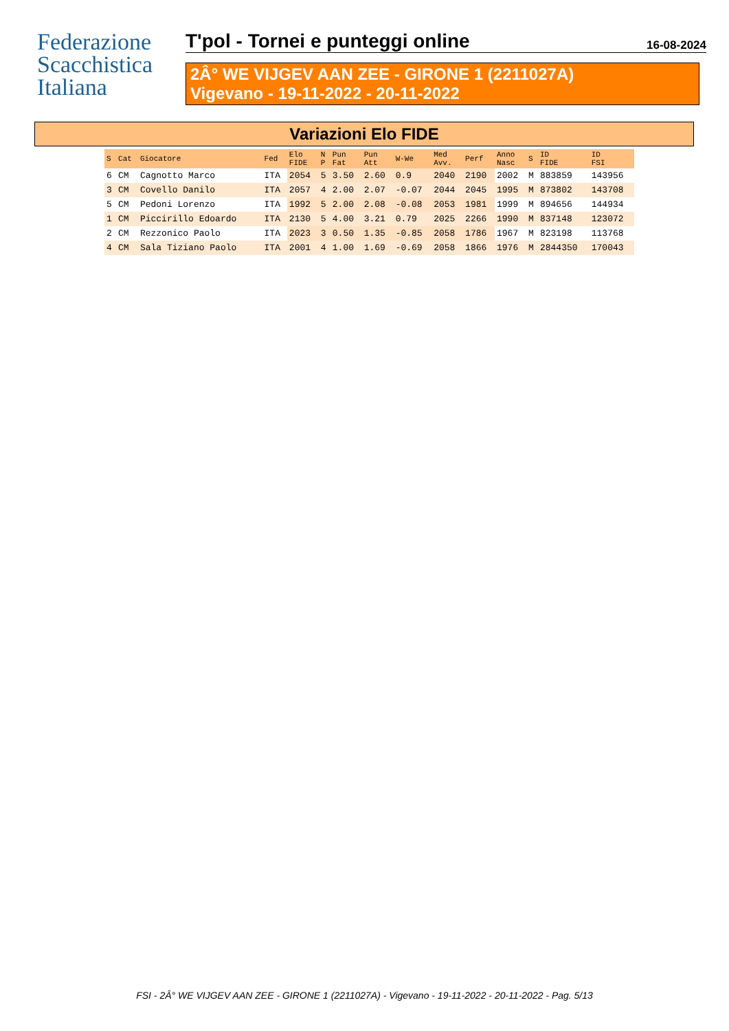Federazione
Scacchistica
Italiana
T'pol - Tornei e punteggi online
16-08-2024
2Â° WE VIJGEV AAN ZEE - GIRONE 1 (2211027A)
Vigevano - 19-11-2022 - 20-11-2022
Variazioni Elo FIDE
| S | Cat | Giocatore | Fed | Elo FIDE | N P | Pun Fat | Pun Att | W-We | Med Avv. | Perf | Anno Nasc | S | ID FIDE | ID FSI |
| --- | --- | --- | --- | --- | --- | --- | --- | --- | --- | --- | --- | --- | --- | --- |
| 6 | CM | Cagnotto Marco | ITA | 2054 | 5 | 3.50 | 2.60 | 0.9 | 2040 | 2190 | 2002 | M | 883859 | 143956 |
| 3 | CM | Covello Danilo | ITA | 2057 | 4 | 2.00 | 2.07 | -0.07 | 2044 | 2045 | 1995 | M | 873802 | 143708 |
| 5 | CM | Pedoni Lorenzo | ITA | 1992 | 5 | 2.00 | 2.08 | -0.08 | 2053 | 1981 | 1999 | M | 894656 | 144934 |
| 1 | CM | Piccirillo Edoardo | ITA | 2130 | 5 | 4.00 | 3.21 | 0.79 | 2025 | 2266 | 1990 | M | 837148 | 123072 |
| 2 | CM | Rezzonico Paolo | ITA | 2023 | 3 | 0.50 | 1.35 | -0.85 | 2058 | 1786 | 1967 | M | 823198 | 113768 |
| 4 | CM | Sala Tiziano Paolo | ITA | 2001 | 4 | 1.00 | 1.69 | -0.69 | 2058 | 1866 | 1976 | M | 2844350 | 170043 |
FSI - 2Â° WE VIJGEV AAN ZEE - GIRONE 1 (2211027A) - Vigevano - 19-11-2022 - 20-11-2022 - Pag. 5/13